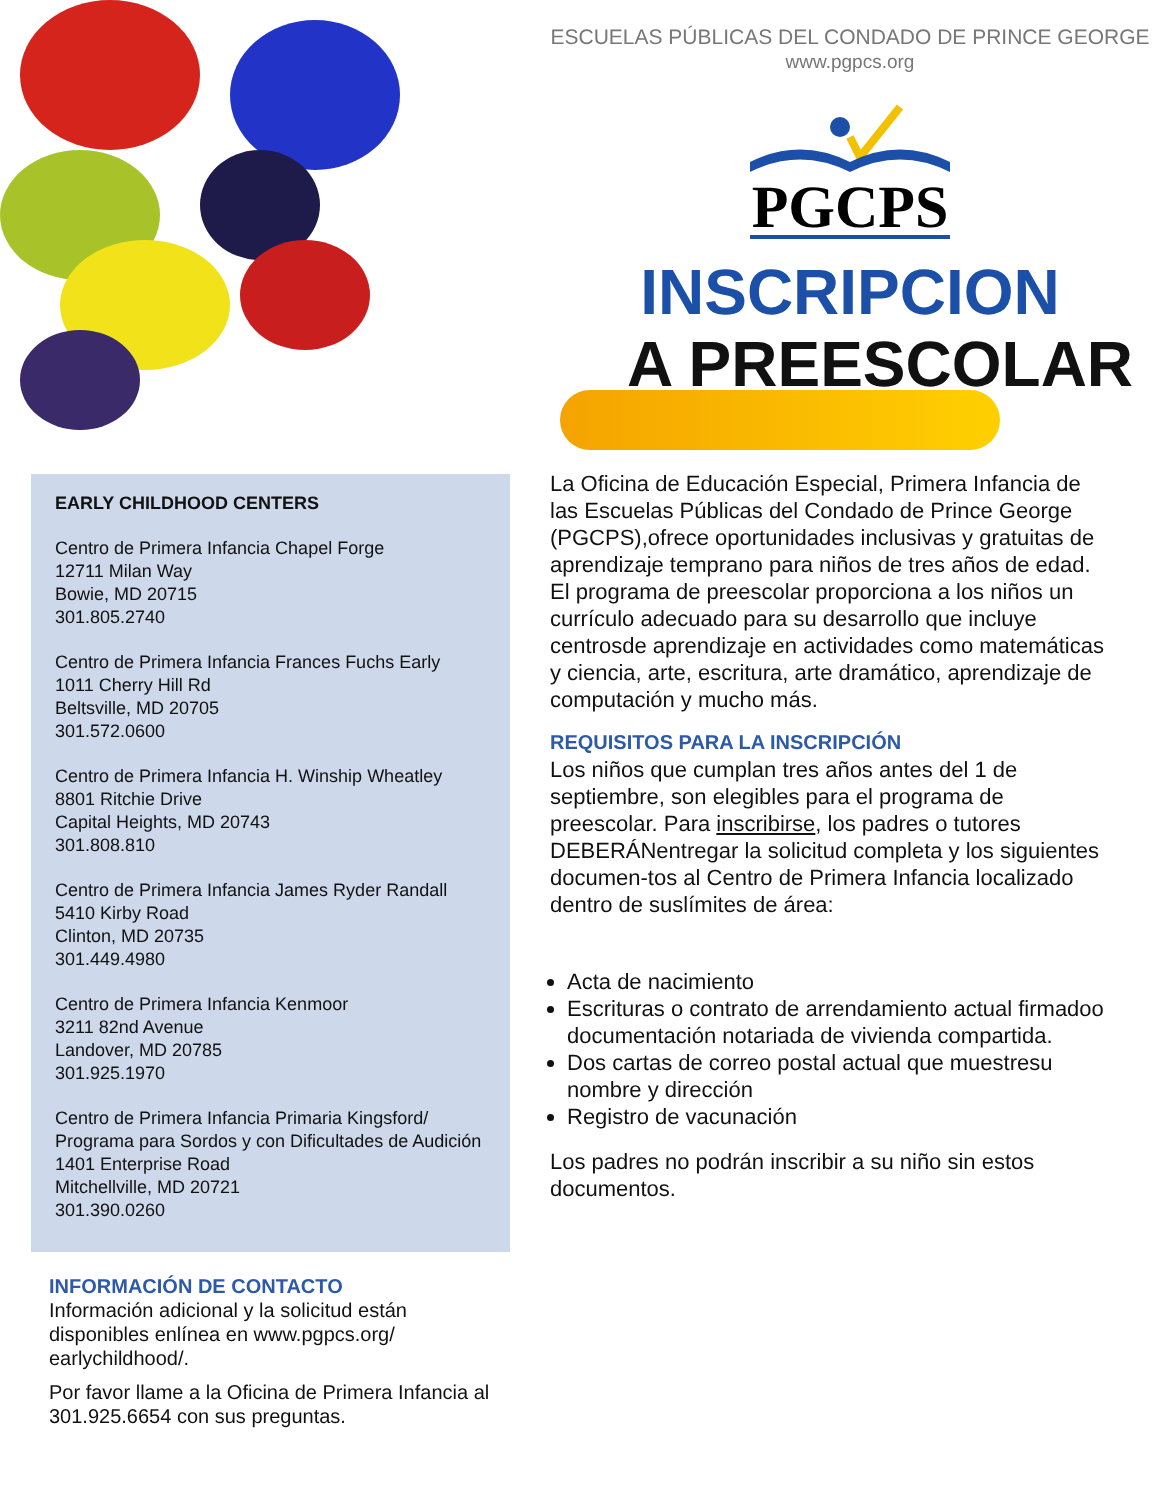EARLY CHILDHOOD CENTERS
Centro de Primera Infancia Chapel Forge
12711 Milan Way
Bowie, MD 20715
301.805.2740
Centro de Primera Infancia Frances Fuchs Early
1011 Cherry Hill Rd
Beltsville, MD 20705
301.572.0600
Centro de Primera Infancia H. Winship Wheatley
8801 Ritchie Drive
Capital Heights, MD 20743
301.808.810
Centro de Primera Infancia James Ryder Randall
5410 Kirby Road
Clinton, MD 20735
301.449.4980
Centro de Primera Infancia Kenmoor
3211 82nd Avenue
Landover, MD 20785
301.925.1970
Centro de Primera Infancia Primaria Kingsford/
Programa para Sordos y con Dificultades de Audición
1401 Enterprise Road
Mitchellville, MD 20721
301.390.0260
INFORMACIÓN DE CONTACTO
Información adicional y la solicitud están disponibles enlínea en www.pgpcs.org/ earlychildhood/.
Por favor llame a la Oficina de Primera Infancia al 301.925.6654 con sus preguntas.
ESCUELAS PÚBLICAS DEL CONDADO DE PRINCE GEORGE
www.pgpcs.org
PGCPS
INSCRIPCION
A PREESCOLAR
La Oficina de Educación Especial, Primera Infancia de las Escuelas Públicas del Condado de Prince George (PGCPS),ofrece oportunidades inclusivas y gratuitas de aprendizaje temprano para niños de tres años de edad.
El programa de preescolar proporciona a los niños un currículo adecuado para su desarrollo que incluye centrosde aprendizaje en actividades como matemáticas y ciencia, arte, escritura, arte dramático, aprendizaje de computación y mucho más.
REQUISITOS PARA LA INSCRIPCIÓN
Los niños que cumplan tres años antes del 1 de septiembre, son elegibles para el programa de preescolar. Para inscribirse, los padres o tutores DEBERÁNentregar la solicitud completa y los siguientes documen-tos al Centro de Primera Infancia localizado dentro de suslímites de área:
Acta de nacimiento
Escrituras o contrato de arrendamiento actual firmadoo documentación notariada de vivienda compartida.
Dos cartas de correo postal actual que muestresu nombre y dirección
Registro de vacunación
Los padres no podrán inscribir a su niño sin estos documentos.